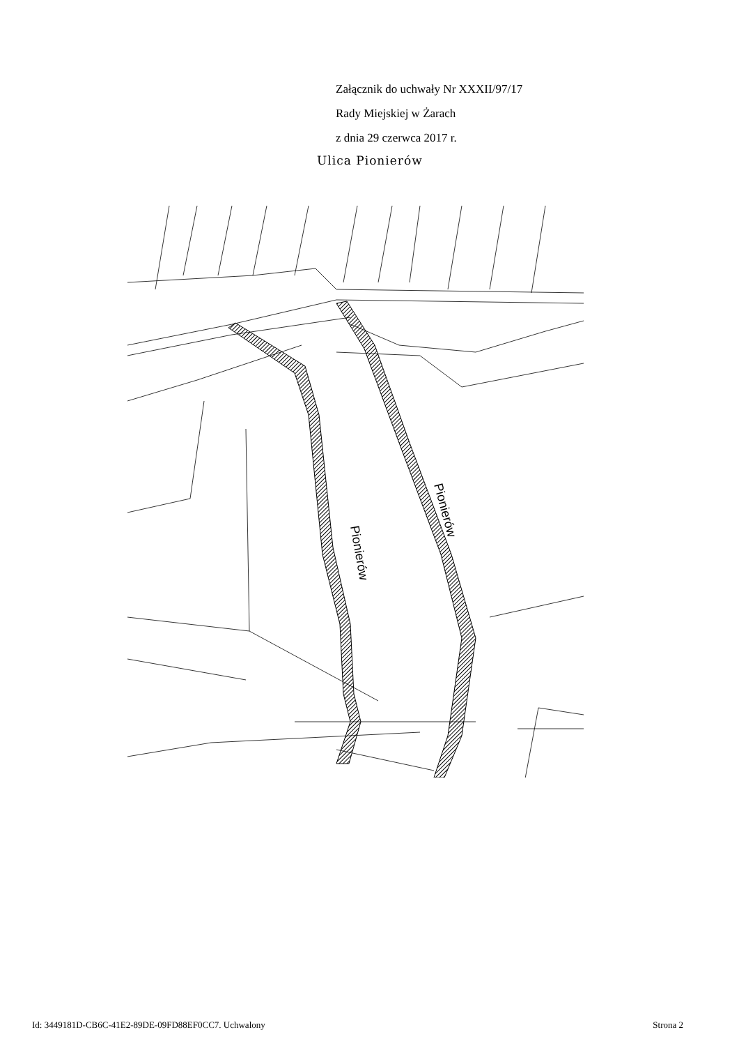Załącznik do uchwały Nr XXXII/97/17
Rady Miejskiej w Żarach
z dnia 29 czerwca 2017 r.
Ulica Pionierów
Pionierów
Pionierów
Id: 3449181D-CB6C-41E2-89DE-09FD88EF0CC7. Uchwalony Strona 2